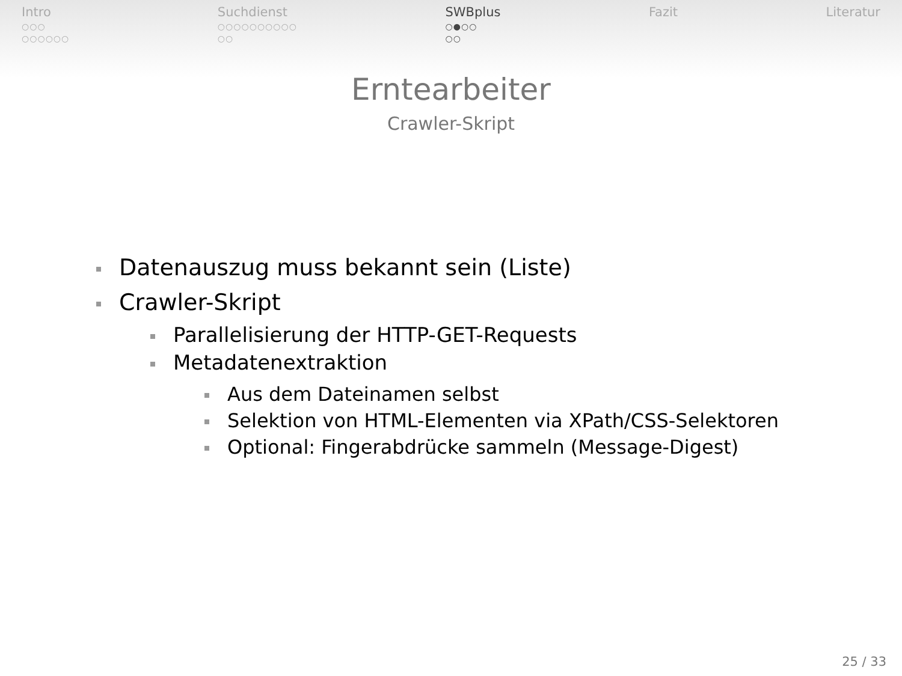Intro
○○○
○○○○○○
Suchdienst
○○○○○○○○○○
○○
SWBplus
○●○○
○○
Fazit Literatur
Erntearbeiter
Crawler-Skript
Datenauszug muss bekannt sein (Liste)
Crawler-Skript
Parallelisierung der HTTP-GET-Requests
Metadatenextraktion
Aus dem Dateinamen selbst
Selektion von HTML-Elementen via XPath/CSS-Selektoren
Optional: Fingerabdrücke sammeln (Message-Digest)
25 / 33